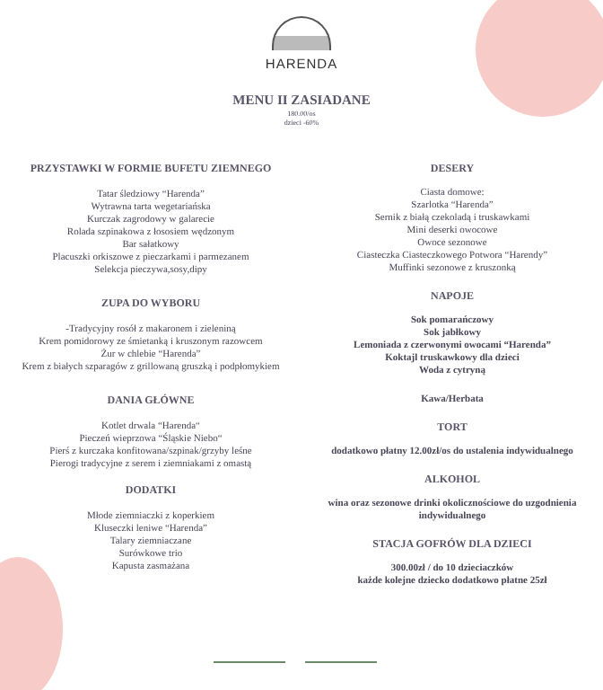HARENDA
MENU II ZASIADANE
180.00/os
dzieci -60%
PRZYSTAWKI W FORMIE BUFETU ZIEMNEGO
Tatar śledziowy “Harenda”
Wytrawna tarta wegetariańska
Kurczak zagrodowy w galarecie
Rolada szpinakowa z łososiem wędzonym
Bar sałatkowy
Placuszki orkiszowe z pieczarkami i parmezanem
Selekcja pieczywa,sosy,dipy
ZUPA DO WYBORU
-Tradycyjny rosół z makaronem i zieleniną
Krem pomidorowy ze śmietanką i kruszonym razowcem
Żur w chlebie “Harenda”
Krem z białych szparagów z grillowaną gruszką i podpłomykiem
DANIA GŁÓWNE
Kotlet drwala “Harenda“
Pieczeń wieprzowa “Śląskie Niebo“
Pierś z kurczaka konfitowana/szpinak/grzyby leśne
Pierogi tradycyjne z serem i ziemniakami z omastą
DODATKI
Młode ziemniaczki z koperkiem
Kluseczki leniwe “Harenda”
Talary ziemniaczane
Surówkowe trio
Kapusta zasmażana
DESERY
Ciasta domowe:
Szarlotka “Harenda”
Sernik z białą czekoladą i truskawkami
Mini deserki owocowe
Owoce sezonowe
Ciasteczka Ciasteczkowego Potwora “Harendy”
Muffinki sezonowe z kruszonką
NAPOJE
Sok pomarańczowy
Sok jabłkowy
Lemoniada z czerwonymi owocami “Harenda”
Koktajl truskawkowy dla dzieci
Woda z cytryną
Kawa/Herbata
TORT
dodatkowo płatny 12.00zł/os do ustalenia indywidualnego
ALKOHOL
wina oraz sezonowe drinki okolicznościowe do uzgodnienia indywidualnego
STACJA GOFRÓW DLA DZIECI
300.00zł / do 10 dzieciaczków
każde kolejne dziecko dodatkowo płatne 25zł